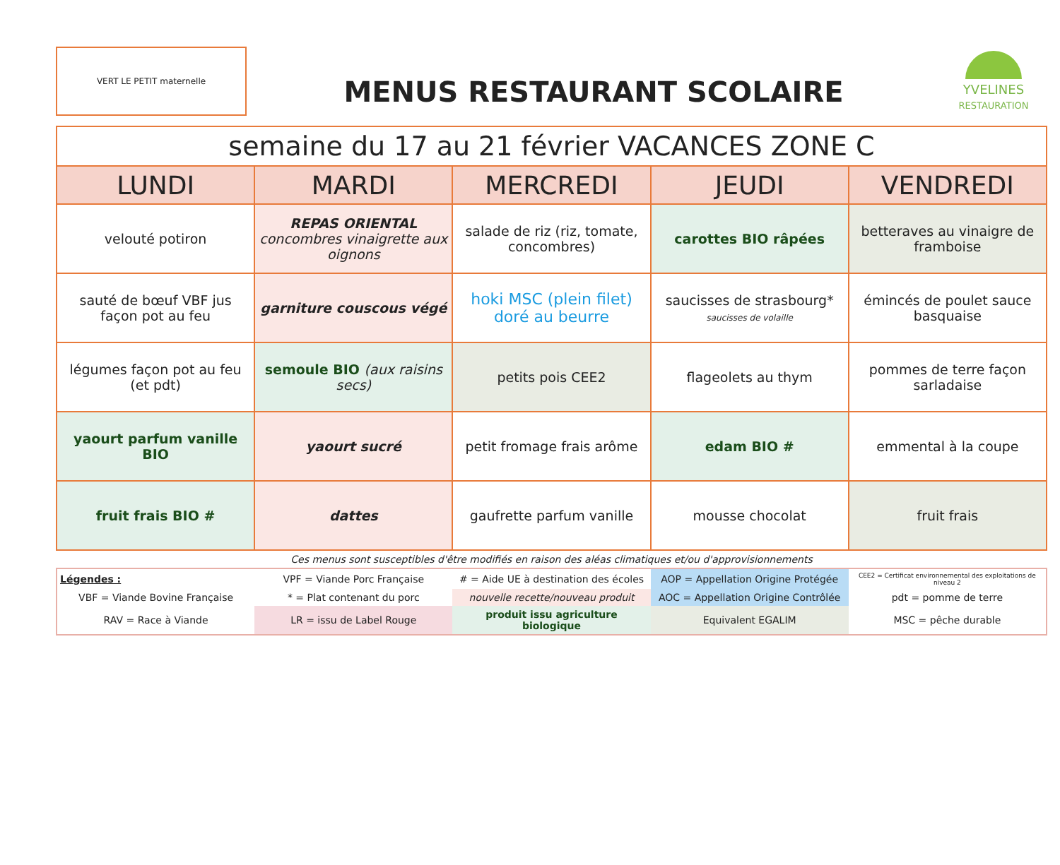VERT LE PETIT maternelle
MENUS RESTAURANT SCOLAIRE
YVELINES
RESTAURATION
| semaine du 17 au 21 février VACANCES ZONE C | | | | |
| --- | --- | --- | --- | --- |
| LUNDI | MARDI | MERCREDI | JEUDI | VENDREDI |
| velouté potiron | REPAS ORIENTAL concombres vinaigrette aux oignons | salade de riz (riz, tomate, concombres) | carottes BIO râpées | betteraves au vinaigre de framboise |
| sauté de bœuf VBF jus façon pot au feu | garniture couscous végé | hoki MSC (plein filet) doré au beurre | saucisses de strasbourg* saucisses de volaille | émincés de poulet sauce basquaise |
| légumes façon pot au feu (et pdt) | semoule BIO (aux raisins secs) | petits pois CEE2 | flageolets au thym | pommes de terre façon sarladaise |
| yaourt parfum vanille BIO | yaourt sucré | petit fromage frais arôme | edam BIO # | emmental à la coupe |
| fruit frais BIO # | dattes | gaufrette parfum vanille | mousse chocolat | fruit frais |
Ces menus sont susceptibles d'être modifiés en raison des aléas climatiques et/ou d'approvisionnements
| Légendes : | VPF = Viande Porc Française | # = Aide UE à destination des écoles | AOP = Appellation Origine Protégée | CEE2 = Certificat environnemental des exploitations de niveau 2 |
| VBF = Viande Bovine Française | * = Plat contenant du porc | nouvelle recette/nouveau produit | AOC = Appellation Origine Contrôlée | pdt = pomme de terre |
| RAV = Race à Viande | LR = issu de Label Rouge | produit issu agriculture biologique | Equivalent EGALIM | MSC = pêche durable |